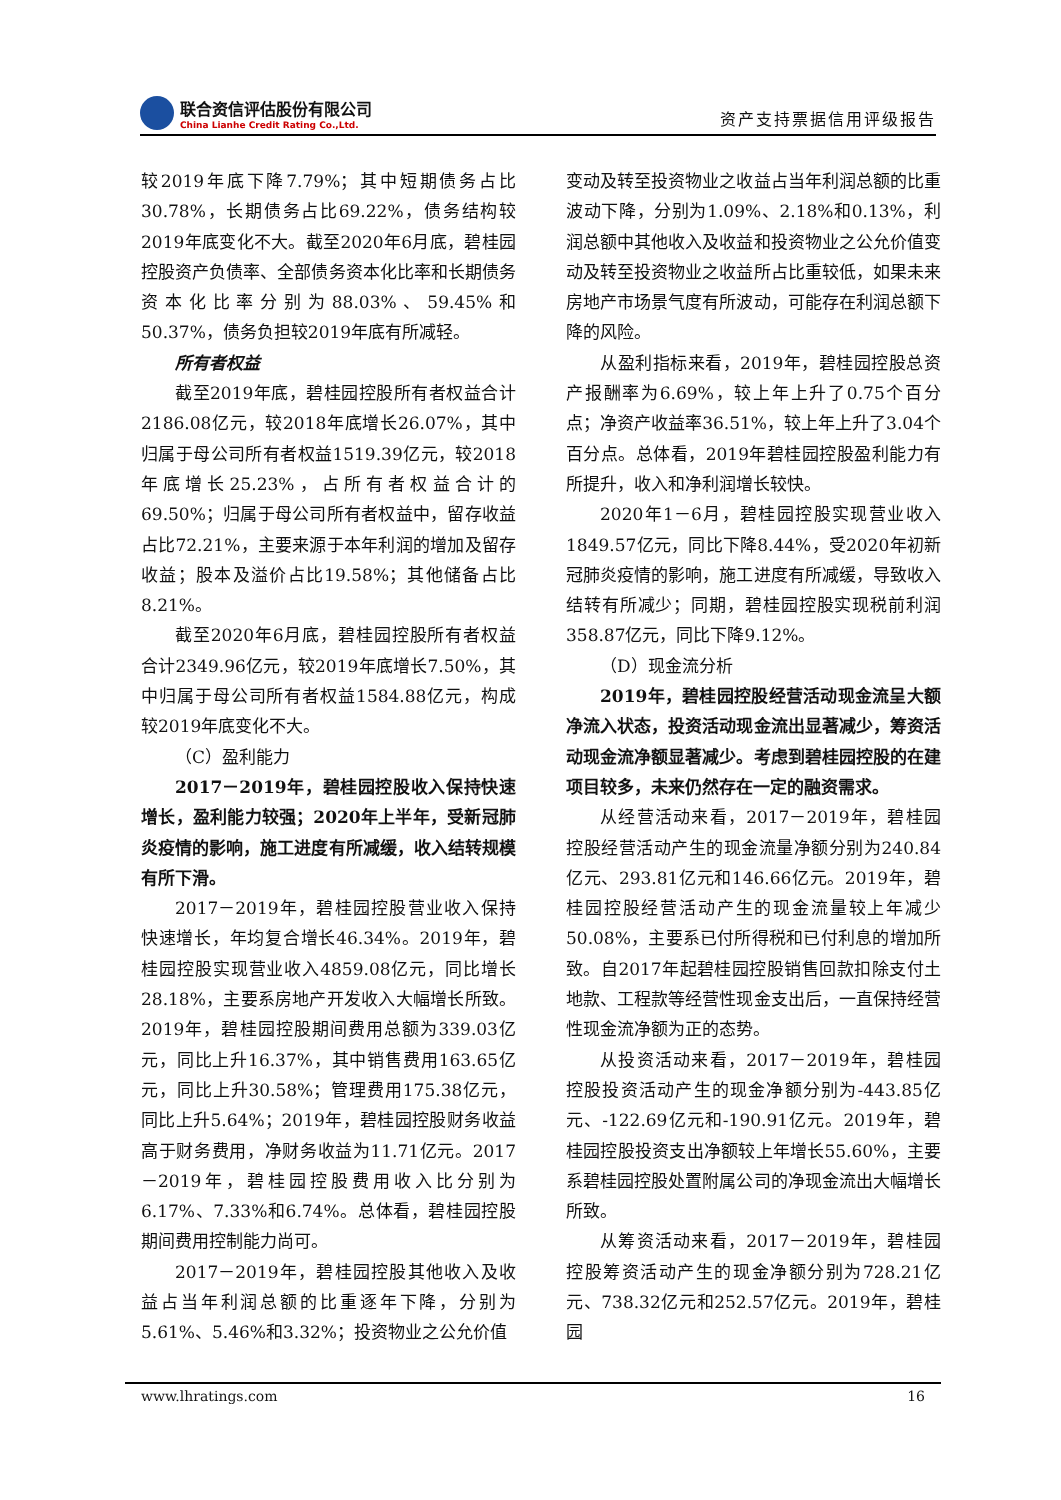联合资信评估股份有限公司
China Lianhe Credit Rating Co.,Ltd.
资产支持票据信用评级报告
较2019年底下降7.79%；其中短期债务占比30.78%，长期债务占比69.22%，债务结构较2019年底变化不大。截至2020年6月底，碧桂园控股资产负债率、全部债务资本化比率和长期债务资本化比率分别为88.03%、59.45%和50.37%，债务负担较2019年底有所减轻。
所有者权益
截至2019年底，碧桂园控股所有者权益合计2186.08亿元，较2018年底增长26.07%，其中归属于母公司所有者权益1519.39亿元，较2018年底增长25.23%，占所有者权益合计的69.50%；归属于母公司所有者权益中，留存收益占比72.21%，主要来源于本年利润的增加及留存收益；股本及溢价占比19.58%；其他储备占比8.21%。
截至2020年6月底，碧桂园控股所有者权益合计2349.96亿元，较2019年底增长7.50%，其中归属于母公司所有者权益1584.88亿元，构成较2019年底变化不大。
（C）盈利能力
2017－2019年，碧桂园控股收入保持快速增长，盈利能力较强；2020年上半年，受新冠肺炎疫情的影响，施工进度有所减缓，收入结转规模有所下滑。
2017－2019年，碧桂园控股营业收入保持快速增长，年均复合增长46.34%。2019年，碧桂园控股实现营业收入4859.08亿元，同比增长28.18%，主要系房地产开发收入大幅增长所致。2019年，碧桂园控股期间费用总额为339.03亿元，同比上升16.37%，其中销售费用163.65亿元，同比上升30.58%；管理费用175.38亿元，同比上升5.64%；2019年，碧桂园控股财务收益高于财务费用，净财务收益为11.71亿元。2017－2019年，碧桂园控股费用收入比分别为6.17%、7.33%和6.74%。总体看，碧桂园控股期间费用控制能力尚可。
2017－2019年，碧桂园控股其他收入及收益占当年利润总额的比重逐年下降，分别为5.61%、5.46%和3.32%；投资物业之公允价值
变动及转至投资物业之收益占当年利润总额的比重波动下降，分别为1.09%、2.18%和0.13%，利润总额中其他收入及收益和投资物业之公允价值变动及转至投资物业之收益所占比重较低，如果未来房地产市场景气度有所波动，可能存在利润总额下降的风险。
从盈利指标来看，2019年，碧桂园控股总资产报酬率为6.69%，较上年上升了0.75个百分点；净资产收益率36.51%，较上年上升了3.04个百分点。总体看，2019年碧桂园控股盈利能力有所提升，收入和净利润增长较快。
2020年1－6月，碧桂园控股实现营业收入1849.57亿元，同比下降8.44%，受2020年初新冠肺炎疫情的影响，施工进度有所减缓，导致收入结转有所减少；同期，碧桂园控股实现税前利润358.87亿元，同比下降9.12%。
（D）现金流分析
2019年，碧桂园控股经营活动现金流呈大额净流入状态，投资活动现金流出显著减少，筹资活动现金流净额显著减少。考虑到碧桂园控股的在建项目较多，未来仍然存在一定的融资需求。
从经营活动来看，2017－2019年，碧桂园控股经营活动产生的现金流量净额分别为240.84亿元、293.81亿元和146.66亿元。2019年，碧桂园控股经营活动产生的现金流量较上年减少50.08%，主要系已付所得税和已付利息的增加所致。自2017年起碧桂园控股销售回款扣除支付土地款、工程款等经营性现金支出后，一直保持经营性现金流净额为正的态势。
从投资活动来看，2017－2019年，碧桂园控股投资活动产生的现金净额分别为-443.85亿元、-122.69亿元和-190.91亿元。2019年，碧桂园控股投资支出净额较上年增长55.60%，主要系碧桂园控股处置附属公司的净现金流出大幅增长所致。
从筹资活动来看，2017－2019年，碧桂园控股筹资活动产生的现金净额分别为728.21亿元、738.32亿元和252.57亿元。2019年，碧桂园
www.lhratings.com 16